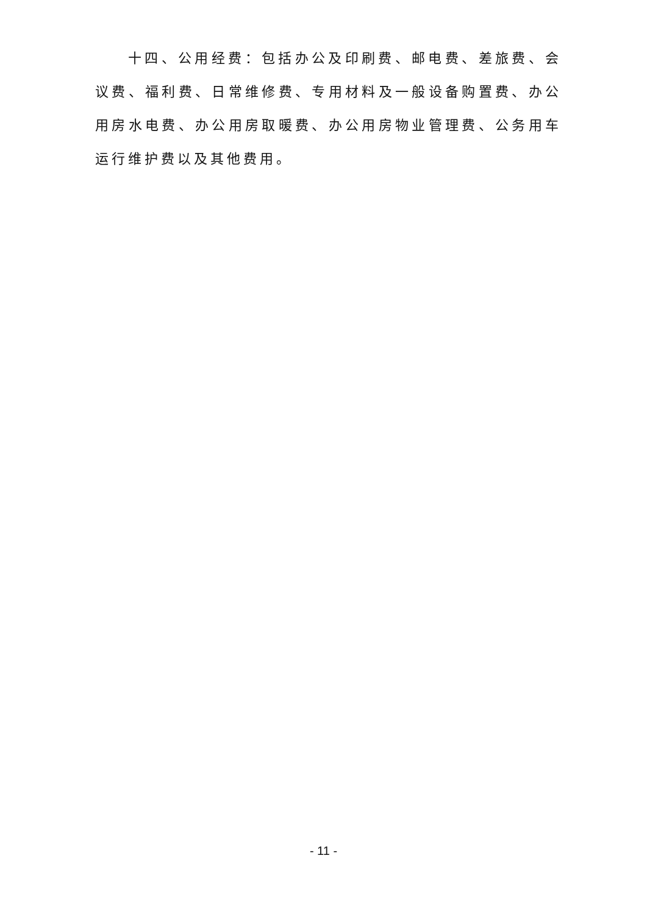十四、公用经费：包括办公及印刷费、邮电费、差旅费、会议费、福利费、日常维修费、专用材料及一般设备购置费、办公用房水电费、办公用房取暖费、办公用房物业管理费、公务用车运行维护费以及其他费用。
- 11 -